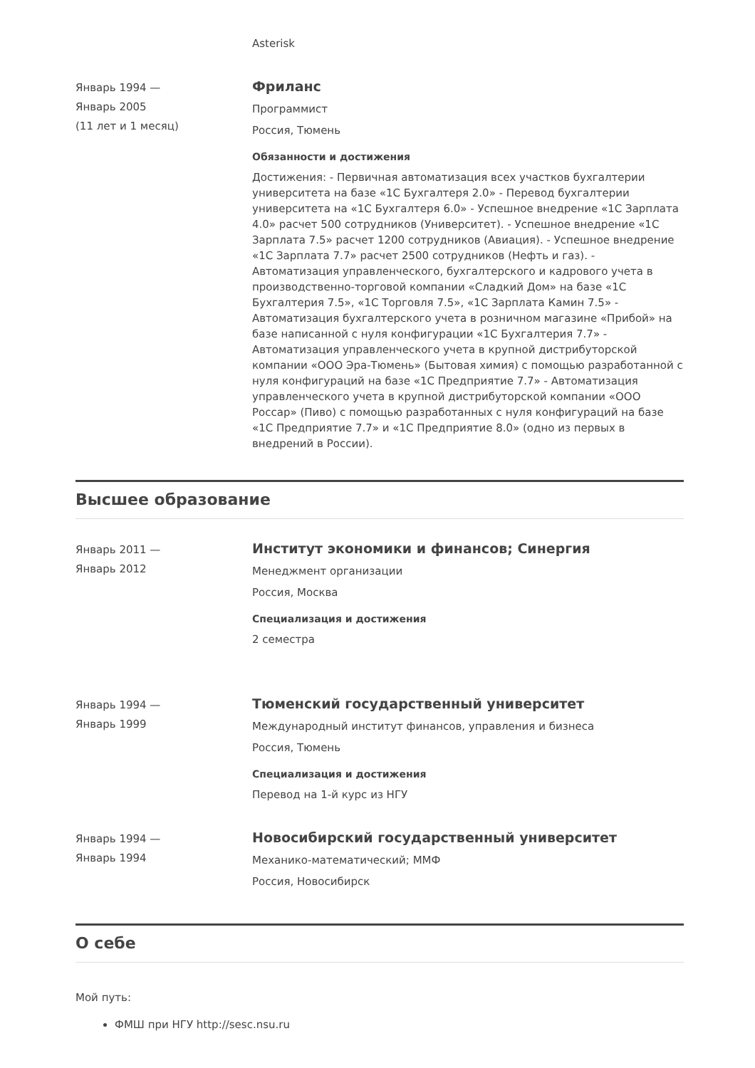Asterisk
Январь 1994 —
Январь 2005
(11 лет и 1 месяц)
Фриланс
Программист
Россия, Тюмень
Обязанности и достижения
Достижения: - Первичная автоматизация всех участков бухгалтерии университета на базе «1С Бухгалтеря 2.0» - Перевод бухгалтерии университета на «1С Бухгалтеря 6.0» - Успешное внедрение «1С Зарплата 4.0» расчет 500 сотрудников (Университет). - Успешное внедрение «1С Зарплата 7.5» расчет 1200 сотрудников (Авиация). - Успешное внедрение «1С Зарплата 7.7» расчет 2500 сотрудников (Нефть и газ). - Автоматизация управленческого, бухгалтерского и кадрового учета в производственно-торговой компании «Сладкий Дом» на базе «1С Бухгалтерия 7.5», «1С Торговля 7.5», «1С Зарплата Камин 7.5» - Автоматизация бухгалтерского учета в розничном магазине «Прибой» на базе написанной с нуля конфигурации «1С Бухгалтерия 7.7» - Автоматизация управленческого учета в крупной дистрибуторской компании «ООО Эра-Тюмень» (Бытовая химия) с помощью разработанной с нуля конфигураций на базе «1С Предприятие 7.7» - Автоматизация управленческого учета в крупной дистрибуторской компании «ООО Россар» (Пиво) с помощью разработанных с нуля конфигураций на базе «1С Предприятие 7.7» и «1С Предприятие 8.0» (одно из первых в внедрений в России).
Высшее образование
Январь 2011 —
Январь 2012
Институт экономики и финансов; Синергия
Менеджмент организации
Россия, Москва
Специализация и достижения
2 семестра
Январь 1994 —
Январь 1999
Тюменский государственный университет
Международный институт финансов, управления и бизнеса
Россия, Тюмень
Специализация и достижения
Перевод на 1-й курс из НГУ
Январь 1994 —
Январь 1994
Новосибирский государственный университет
Механико-математический; ММФ
Россия, Новосибирск
О себе
Мой путь:
ФМШ при НГУ http://sesc.nsu.ru